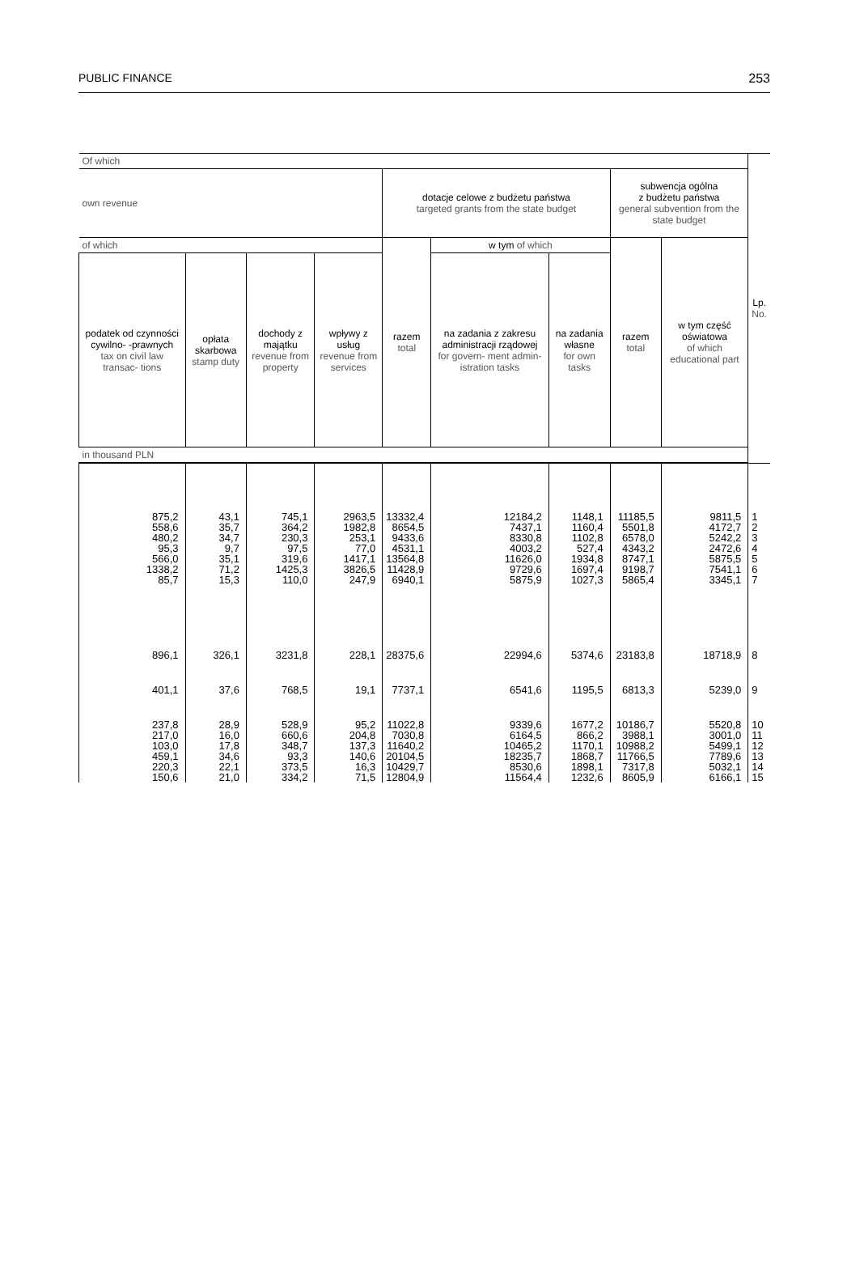PUBLIC FINANCE 253
| Of which | | | | | | | | | Lp. No. |
| --- | --- | --- | --- | --- | --- | --- | --- | --- | --- |
| own revenue | | | | dotacje celowe z budżetu państwa targeted grants from the state budget | | | subwencja ogólna z budżetu państwa general subvention from the state budget | | |
| of which | | | | razem total | w tym of which | | razem total | w tym część oświatowa of which educational part | |
| podatek od czynności cywilno- -prawnych tax on civil law transac- tions | opłata skarbowa stamp duty | dochody z majątku revenue from property | wpływy z usług revenue from services | | na zadania z zakresu administracji rządowej for govern- ment admin- istration tasks | na zadania własne for own tasks | | | |
| in thousand PLN | | | | | | | | | |
| 875,2 | 43,1 | 745,1 | 2963,5 | 13332,4 | 12184,2 | 1148,1 | 11185,5 | 9811,5 | 1 |
| 558,6 | 35,7 | 364,2 | 1982,8 | 8654,5 | 7437,1 | 1160,4 | 5501,8 | 4172,7 | 2 |
| 480,2 | 34,7 | 230,3 | 253,1 | 9433,6 | 8330,8 | 1102,8 | 6578,0 | 5242,2 | 3 |
| 95,3 | 9,7 | 97,5 | 77,0 | 4531,1 | 4003,2 | 527,4 | 4343,2 | 2472,6 | 4 |
| 566,0 | 35,1 | 319,6 | 1417,1 | 13564,8 | 11626,0 | 1934,8 | 8747,1 | 5875,5 | 5 |
| 1338,2 | 71,2 | 1425,3 | 3826,5 | 11428,9 | 9729,6 | 1697,4 | 9198,7 | 7541,1 | 6 |
| 85,7 | 15,3 | 110,0 | 247,9 | 6940,1 | 5875,9 | 1027,3 | 5865,4 | 3345,1 | 7 |
| 896,1 | 326,1 | 3231,8 | 228,1 | 28375,6 | 22994,6 | 5374,6 | 23183,8 | 18718,9 | 8 |
| 401,1 | 37,6 | 768,5 | 19,1 | 7737,1 | 6541,6 | 1195,5 | 6813,3 | 5239,0 | 9 |
| 237,8 | 28,9 | 528,9 | 95,2 | 11022,8 | 9339,6 | 1677,2 | 10186,7 | 5520,8 | 10 |
| 217,0 | 16,0 | 660,6 | 204,8 | 7030,8 | 6164,5 | 866,2 | 3988,1 | 3001,0 | 11 |
| 103,0 | 17,8 | 348,7 | 137,3 | 11640,2 | 10465,2 | 1170,1 | 10988,2 | 5499,1 | 12 |
| 459,1 | 34,6 | 93,3 | 140,6 | 20104,5 | 18235,7 | 1868,7 | 11766,5 | 7789,6 | 13 |
| 220,3 | 22,1 | 373,5 | 16,3 | 10429,7 | 8530,6 | 1898,1 | 7317,8 | 5032,1 | 14 |
| 150,6 | 21,0 | 334,2 | 71,5 | 12804,9 | 11564,4 | 1232,6 | 8605,9 | 6166,1 | 15 |